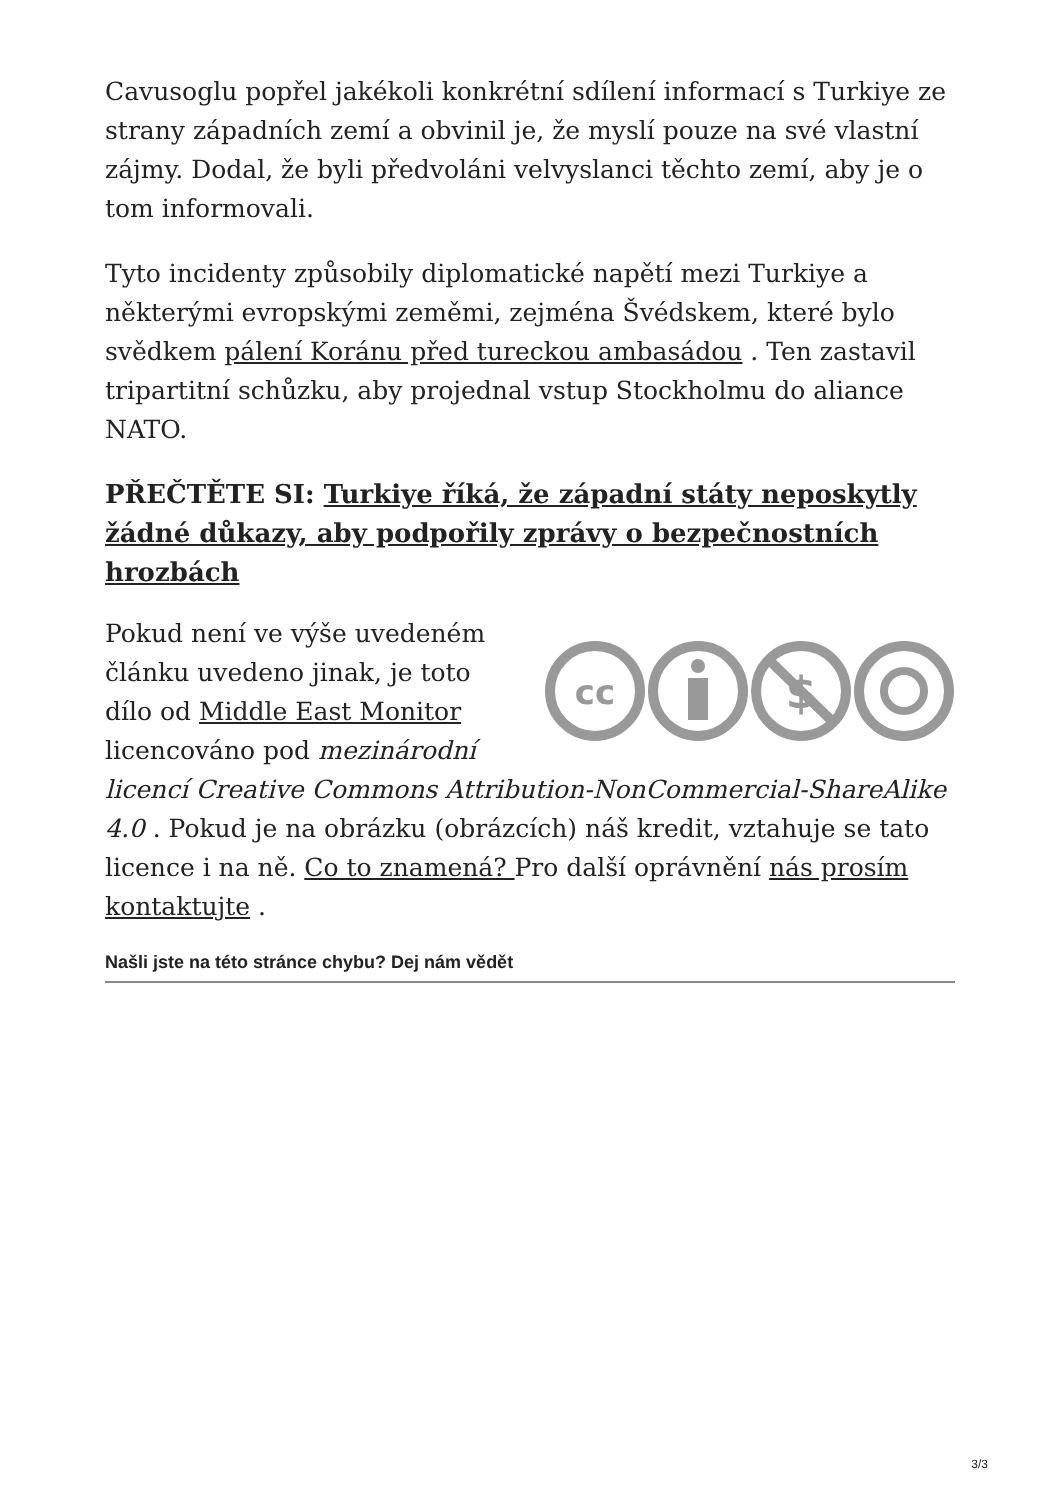Cavusoglu popřel jakékoli konkrétní sdílení informací s Turkiye ze strany západních zemí a obvinil je, že myslí pouze na své vlastní zájmy. Dodal, že byli předvoláni velvyslanci těchto zemí, aby je o tom informovali.
Tyto incidenty způsobily diplomatické napětí mezi Turkiye a některými evropskými zeměmi, zejména Švédskem, které bylo svědkem pálení Koránu před tureckou ambasádou . Ten zastavil tripartitní schůzku, aby projednal vstup Stockholmu do aliance NATO.
PŘEČTĚTE SI: Turkiye říká, že západní státy neposkytly žádné důkazy, aby podpořily zprávy o bezpečnostních hrozbách
cc
$
Pokud není ve výše uvedeném článku uvedeno jinak, je toto dílo od Middle East Monitor licencováno pod mezinárodní licencí Creative Commons Attribution-NonCommercial-ShareAlike 4.0 . Pokud je na obrázku (obrázcích) náš kredit, vztahuje se tato licence i na ně. Co to znamená? Pro další oprávnění nás prosím kontaktujte .
Našli jste na této stránce chybu? Dej nám vědět
3/3